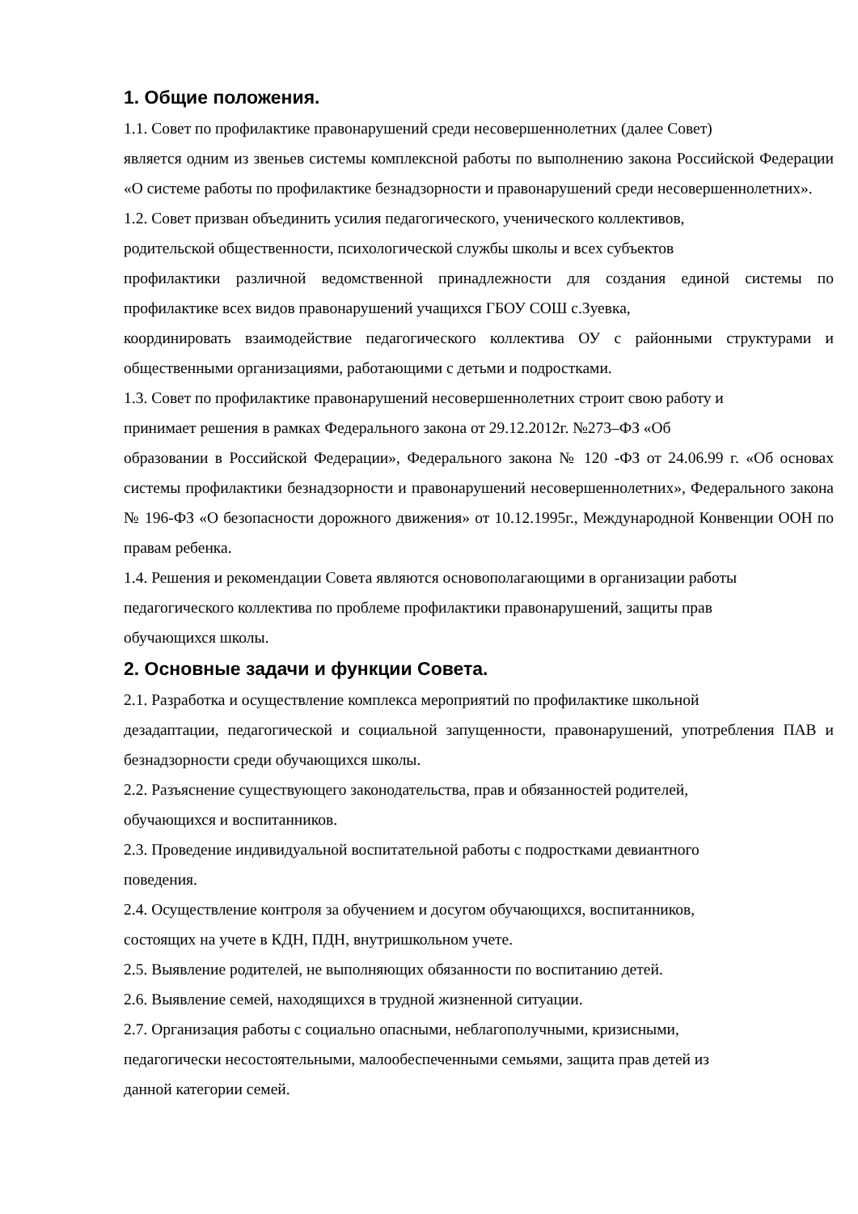1. Общие положения.
1.1. Совет по профилактике правонарушений среди несовершеннолетних (далее Совет)
является одним из звеньев системы комплексной работы по выполнению закона Российской Федерации «О системе работы по профилактике безнадзорности и правонарушений среди несовершеннолетних».
1.2. Совет призван объединить усилия педагогического, ученического коллективов,
родительской общественности, психологической службы школы и всех субъектов
профилактики различной ведомственной принадлежности для создания единой системы по профилактике всех видов правонарушений учащихся ГБОУ СОШ с.Зуевка,
координировать взаимодействие педагогического коллектива ОУ с районными структурами и общественными организациями, работающими с детьми и подростками.
1.3. Совет по профилактике правонарушений несовершеннолетних строит свою работу и
принимает решения в рамках Федерального закона от 29.12.2012г. №273–ФЗ «Об
образовании в Российской Федерации», Федерального закона № 120 -ФЗ от 24.06.99 г. «Об основах системы профилактики безнадзорности и правонарушений несовершеннолетних», Федерального закона № 196-ФЗ «О безопасности дорожного движения» от 10.12.1995г., Международной Конвенции ООН по правам ребенка.
1.4. Решения и рекомендации Совета являются основополагающими в организации работы
педагогического коллектива по проблеме профилактики правонарушений, защиты прав
обучающихся школы.
2. Основные задачи и функции Совета.
2.1. Разработка и осуществление комплекса мероприятий по профилактике школьной
дезадаптации, педагогической и социальной запущенности, правонарушений, употребления ПАВ и безнадзорности среди обучающихся школы.
2.2. Разъяснение существующего законодательства, прав и обязанностей родителей,
обучающихся и воспитанников.
2.3. Проведение индивидуальной воспитательной работы с подростками девиантного
поведения.
2.4. Осуществление контроля за обучением и досугом обучающихся, воспитанников,
состоящих на учете в КДН, ПДН, внутришкольном учете.
2.5. Выявление родителей, не выполняющих обязанности по воспитанию детей.
2.6. Выявление семей, находящихся в трудной жизненной ситуации.
2.7. Организация работы с социально опасными, неблагополучными, кризисными,
педагогически несостоятельными, малообеспеченными семьями, защита прав детей из
данной категории семей.